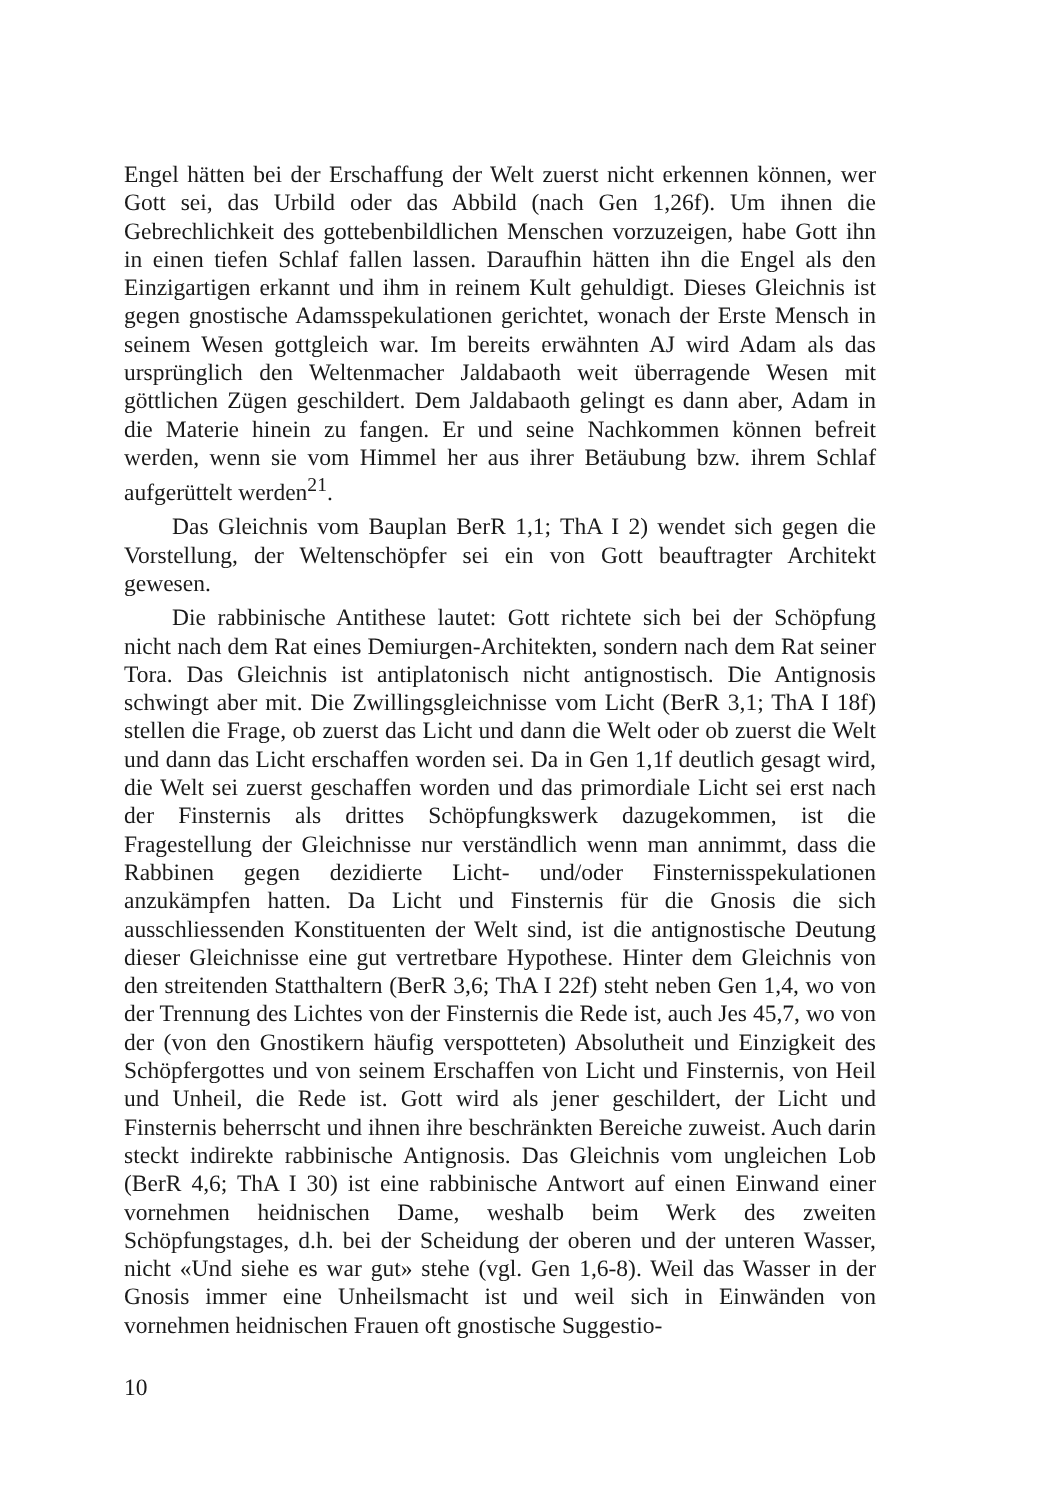Engel hätten bei der Erschaffung der Welt zuerst nicht erkennen können, wer Gott sei, das Urbild oder das Abbild (nach Gen 1,26f). Um ihnen die Gebrechlichkeit des gottebenbildlichen Menschen vorzuzeigen, habe Gott ihn in einen tiefen Schlaf fallen lassen. Daraufhin hätten ihn die Engel als den Einzigartigen erkannt und ihm in reinem Kult gehuldigt. Dieses Gleichnis ist gegen gnostische Adamsspekulationen gerichtet, wonach der Erste Mensch in seinem Wesen gottgleich war. Im bereits erwähnten AJ wird Adam als das ursprünglich den Weltenmacher Jaldabaoth weit überragende Wesen mit göttlichen Zügen geschildert. Dem Jaldabaoth gelingt es dann aber, Adam in die Materie hinein zu fangen. Er und seine Nachkommen können befreit werden, wenn sie vom Himmel her aus ihrer Betäubung bzw. ihrem Schlaf aufgerüttelt werden<sup>21</sup>.
Das Gleichnis vom Bauplan BerR 1,1; ThA I 2) wendet sich gegen die Vorstellung, der Weltenschöpfer sei ein von Gott beauftragter Architekt gewesen.
Die rabbinische Antithese lautet: Gott richtete sich bei der Schöpfung nicht nach dem Rat eines Demiurgen-Architekten, sondern nach dem Rat seiner Tora. Das Gleichnis ist antiplatonisch nicht antignostisch. Die Antignosis schwingt aber mit. Die Zwillingsgleichnisse vom Licht (BerR 3,1; ThA I 18f) stellen die Frage, ob zuerst das Licht und dann die Welt oder ob zuerst die Welt und dann das Licht erschaffen worden sei. Da in Gen 1,1f deutlich gesagt wird, die Welt sei zuerst geschaffen worden und das primordiale Licht sei erst nach der Finsternis als drittes Schöpfungkswerk dazugekommen, ist die Fragestellung der Gleichnisse nur verständlich wenn man annimmt, dass die Rabbinen gegen dezidierte Licht- und/oder Finsternisspekulationen anzukämpfen hatten. Da Licht und Finsternis für die Gnosis die sich ausschliessenden Konstituenten der Welt sind, ist die antignostische Deutung dieser Gleichnisse eine gut vertretbare Hypothese. Hinter dem Gleichnis von den streitenden Statthaltern (BerR 3,6; ThA I 22f) steht neben Gen 1,4, wo von der Trennung des Lichtes von der Finsternis die Rede ist, auch Jes 45,7, wo von der (von den Gnostikern häufig verspotteten) Absolutheit und Einzigkeit des Schöpfergottes und von seinem Erschaffen von Licht und Finsternis, von Heil und Unheil, die Rede ist. Gott wird als jener geschildert, der Licht und Finsternis beherrscht und ihnen ihre beschränkten Bereiche zuweist. Auch darin steckt indirekte rabbinische Antignosis. Das Gleichnis vom ungleichen Lob (BerR 4,6; ThA I 30) ist eine rabbinische Antwort auf einen Einwand einer vornehmen heidnischen Dame, weshalb beim Werk des zweiten Schöpfungstages, d.h. bei der Scheidung der oberen und der unteren Wasser, nicht «Und siehe es war gut» stehe (vgl. Gen 1,6-8). Weil das Wasser in der Gnosis immer eine Unheilsmacht ist und weil sich in Einwänden von vornehmen heidnischen Frauen oft gnostische Suggestio-
10